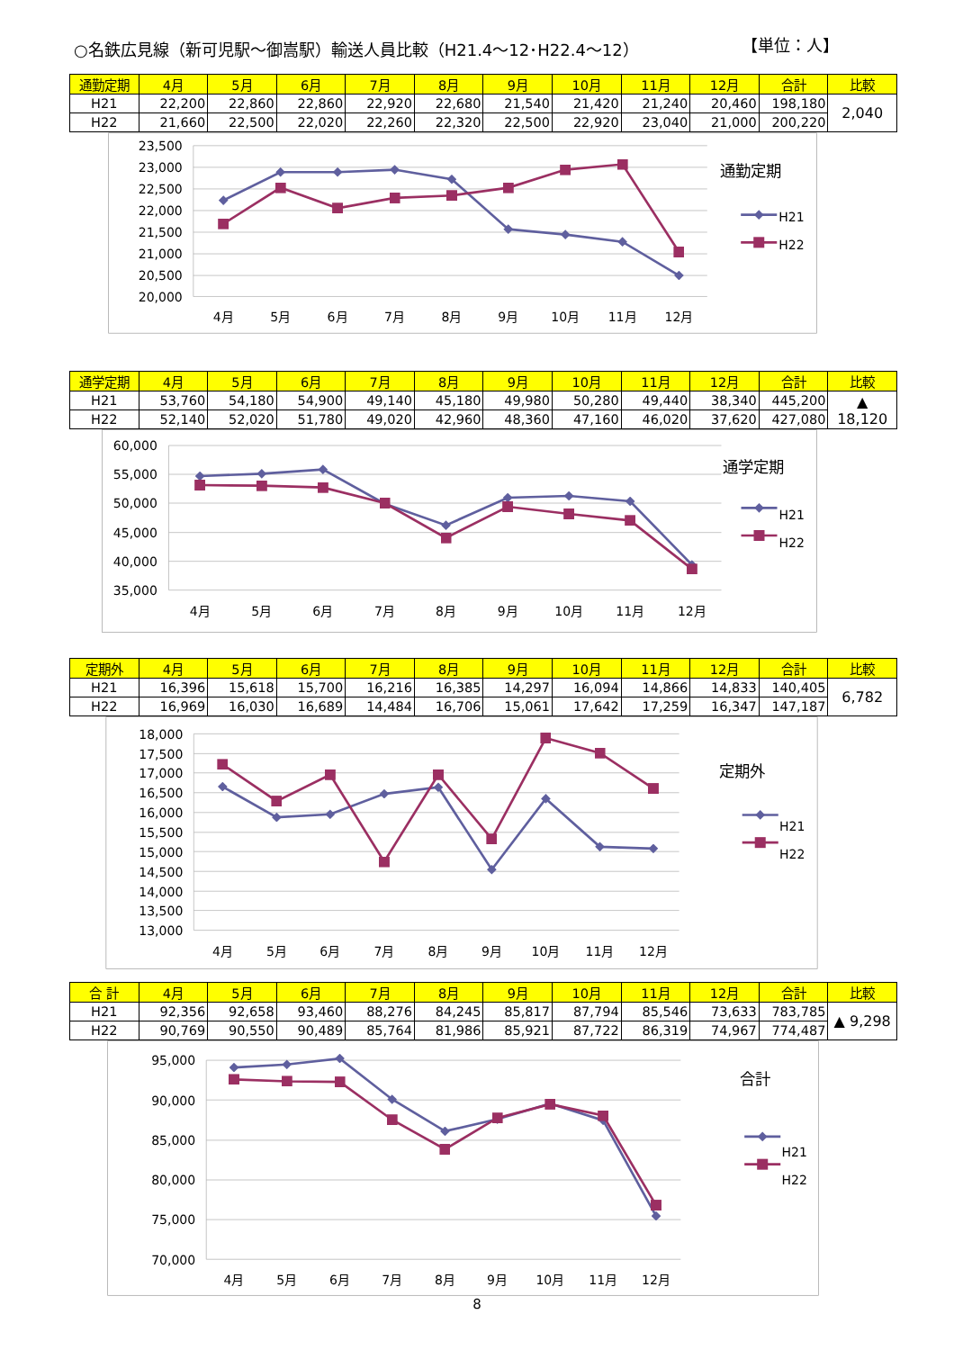○名鉄広見線（新可児駅～御嵩駅）輸送人員比較（H21.4～12･H22.4～12） 【単位：人】
| 通勤定期 | 4月 | 5月 | 6月 | 7月 | 8月 | 9月 | 10月 | 11月 | 12月 | 合計 | 比較 |
| --- | --- | --- | --- | --- | --- | --- | --- | --- | --- | --- | --- |
| H21 | 22,200 | 22,860 | 22,860 | 22,920 | 22,680 | 21,540 | 21,420 | 21,240 | 20,460 | 198,180 | 2,040 |
| H22 | 21,660 | 22,500 | 22,020 | 22,260 | 22,320 | 22,500 | 22,920 | 23,040 | 21,000 | 200,220 | |
23,500
23,000
22,500
22,000
21,500
21,000
20,500
20,000
4月
5月
6月
7月
8月
9月
10月
11月
12月
通勤定期
H21
H22
| 通学定期 | 4月 | 5月 | 6月 | 7月 | 8月 | 9月 | 10月 | 11月 | 12月 | 合計 | 比較 |
| --- | --- | --- | --- | --- | --- | --- | --- | --- | --- | --- | --- |
| H21 | 53,760 | 54,180 | 54,900 | 49,140 | 45,180 | 49,980 | 50,280 | 49,440 | 38,340 | 445,200 | ▲ 18,120 |
| H22 | 52,140 | 52,020 | 51,780 | 49,020 | 42,960 | 48,360 | 47,160 | 46,020 | 37,620 | 427,080 | |
60,000
55,000
50,000
45,000
40,000
35,000
4月
5月
6月
7月
8月
9月
10月
11月
12月
通学定期
H21
H22
| 定期外 | 4月 | 5月 | 6月 | 7月 | 8月 | 9月 | 10月 | 11月 | 12月 | 合計 | 比較 |
| --- | --- | --- | --- | --- | --- | --- | --- | --- | --- | --- | --- |
| H21 | 16,396 | 15,618 | 15,700 | 16,216 | 16,385 | 14,297 | 16,094 | 14,866 | 14,833 | 140,405 | 6,782 |
| H22 | 16,969 | 16,030 | 16,689 | 14,484 | 16,706 | 15,061 | 17,642 | 17,259 | 16,347 | 147,187 | |
18,000
17,500
17,000
16,500
16,000
15,500
15,000
14,500
14,000
13,500
13,000
4月
5月
6月
7月
8月
9月
10月
11月
12月
定期外
H21
H22
| 合 計 | 4月 | 5月 | 6月 | 7月 | 8月 | 9月 | 10月 | 11月 | 12月 | 合計 | 比較 |
| --- | --- | --- | --- | --- | --- | --- | --- | --- | --- | --- | --- |
| H21 | 92,356 | 92,658 | 93,460 | 88,276 | 84,245 | 85,817 | 87,794 | 85,546 | 73,633 | 783,785 | ▲ 9,298 |
| H22 | 90,769 | 90,550 | 90,489 | 85,764 | 81,986 | 85,921 | 87,722 | 86,319 | 74,967 | 774,487 | |
95,000
90,000
85,000
80,000
75,000
70,000
4月
5月
6月
7月
8月
9月
10月
11月
12月
合計
H21
H22
8